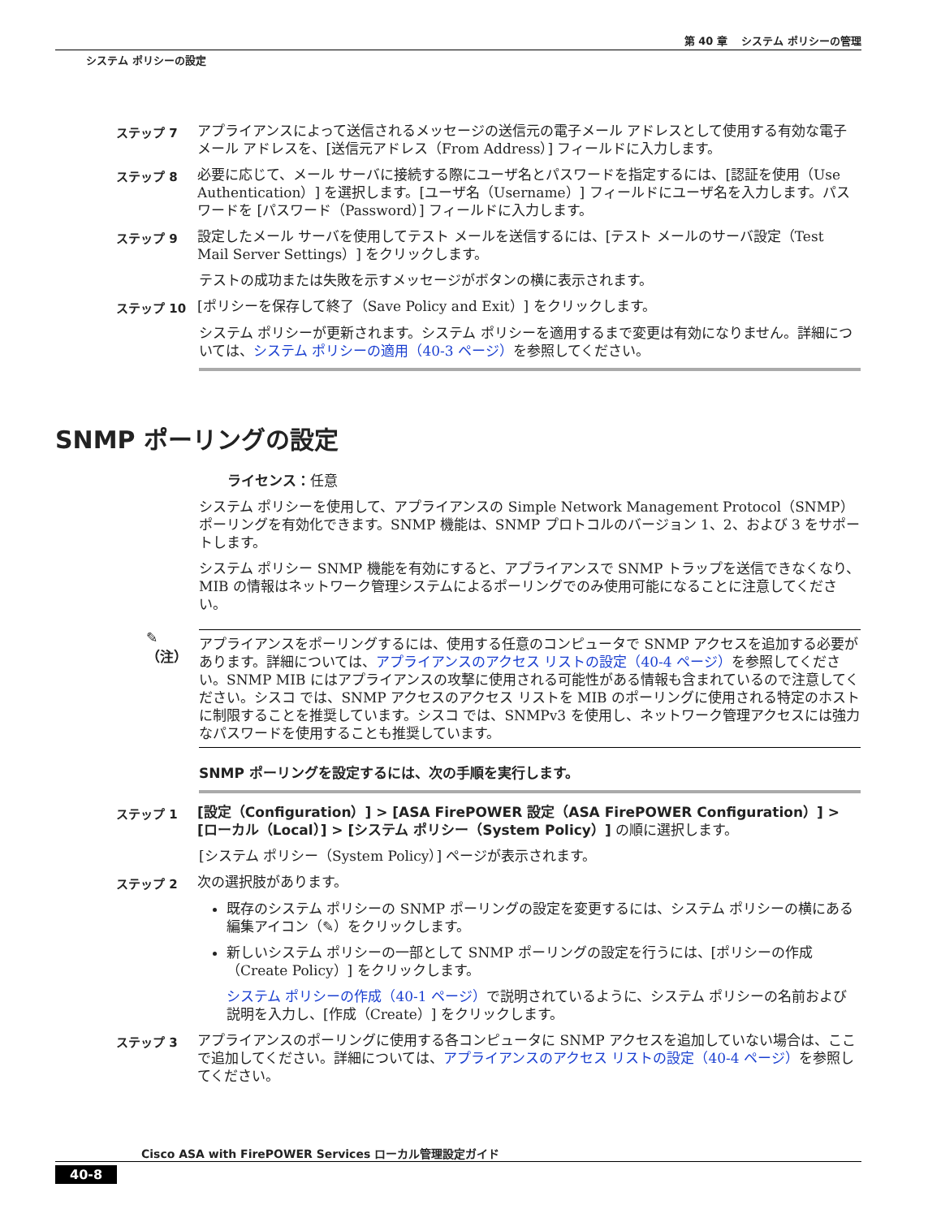第 40 章　 システム ポリシーの管理
システム ポリシーの設定
ステップ 7
アプライアンスによって送信されるメッセージの送信元の電子メール アドレスとして使用する有効な電子メール アドレスを、[送信元アドレス（From Address）] フィールドに入力します。
ステップ 8
必要に応じて、メール サーバに接続する際にユーザ名とパスワードを指定するには、[認証を使用（Use Authentication）] を選択します。[ユーザ名（Username）] フィールドにユーザ名を入力します。パスワードを [パスワード（Password）] フィールドに入力します。
ステップ 9
設定したメール サーバを使用してテスト メールを送信するには、[テスト メールのサーバ設定（Test Mail Server Settings）] をクリックします。
テストの成功または失敗を示すメッセージがボタンの横に表示されます。
ステップ 10
[ポリシーを保存して終了（Save Policy and Exit）] をクリックします。
システム ポリシーが更新されます。システム ポリシーを適用するまで変更は有効になりません。詳細については、システム ポリシーの適用（40-3 ページ）を参照してください。
SNMP ポーリングの設定
ライセンス：任意
システム ポリシーを使用して、アプライアンスの Simple Network Management Protocol（SNMP）ポーリングを有効化できます。SNMP 機能は、SNMP プロトコルのバージョン 1、2、および 3 をサポートします。
システム ポリシー SNMP 機能を有効にすると、アプライアンスで SNMP トラップを送信できなくなり、MIB の情報はネットワーク管理システムによるポーリングでのみ使用可能になることに注意してください。
✎
（注）
アプライアンスをポーリングするには、使用する任意のコンピュータで SNMP アクセスを追加する必要があります。詳細については、アプライアンスのアクセス リストの設定（40-4 ページ）を参照してください。SNMP MIB にはアプライアンスの攻撃に使用される可能性がある情報も含まれているので注意してください。シスコ では、SNMP アクセスのアクセス リストを MIB のポーリングに使用される特定のホストに制限することを推奨しています。シスコ では、SNMPv3 を使用し、ネットワーク管理アクセスには強力なパスワードを使用することも推奨しています。
SNMP ポーリングを設定するには、次の手順を実行します。
ステップ 1
[設定（Configuration）] > [ASA FirePOWER 設定（ASA FirePOWER Configuration）] > [ローカル（Local）] > [システム ポリシー（System Policy）] の順に選択します。
[システム ポリシー（System Policy）] ページが表示されます。
ステップ 2
次の選択肢があります。
既存のシステム ポリシーの SNMP ポーリングの設定を変更するには、システム ポリシーの横にある編集アイコン（✎）をクリックします。
新しいシステム ポリシーの一部として SNMP ポーリングの設定を行うには、[ポリシーの作成（Create Policy）] をクリックします。
システム ポリシーの作成（40-1 ページ）で説明されているように、システム ポリシーの名前および説明を入力し、[作成（Create）] をクリックします。
ステップ 3
アプライアンスのポーリングに使用する各コンピュータに SNMP アクセスを追加していない場合は、ここで追加してください。詳細については、アプライアンスのアクセス リストの設定（40-4 ページ）を参照してください。
Cisco ASA with FirePOWER Services ローカル管理設定ガイド
40-8